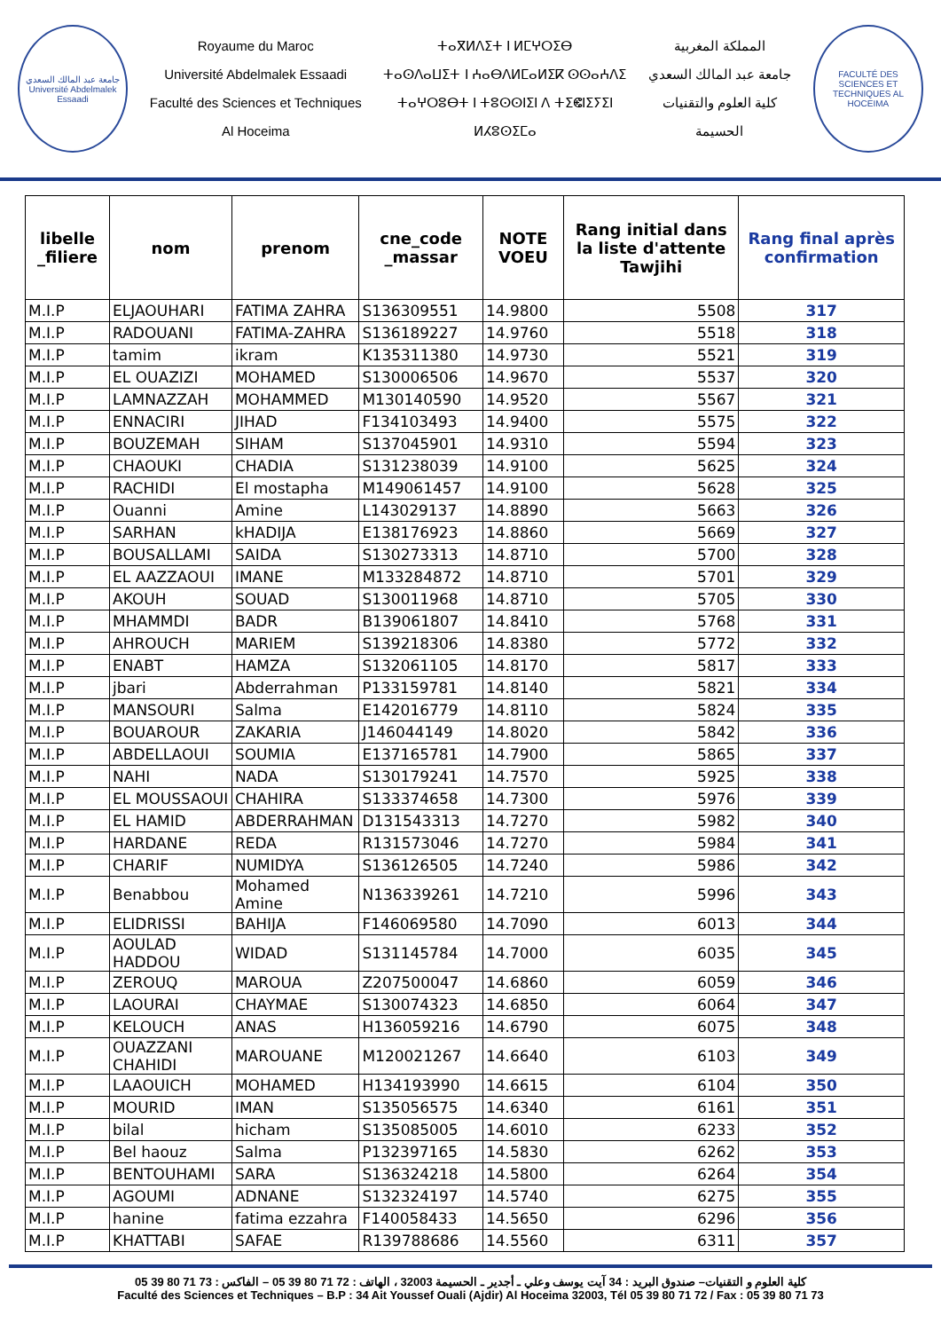جامعة عبد المالك السعدي
Université Abdelmalek Essaadi
Royaume du Maroc
Université Abdelmalek Essaadi
Faculté des Sciences et Techniques
Al Hoceima
ⵜⴰⴳⵍⴷⵉⵜ ⵏ ⵍⵎⵖⵔⵉⴱ
ⵜⴰⵙⴷⴰⵡⵉⵜ ⵏ ⵄⴰⴱⴷⵍⵎⴰⵍⵉⴽ ⵙⵙⴰⵄⴷⵉ
ⵜⴰⵖⵔⵓⴱⵜ ⵏ ⵜⵓⵙⵙⵏⵉⵏ ⴷ ⵜⵉⵞⵏⵉⵢⵉⵏ
ⵍⵃⵓⵙⵉⵎⴰ
المملكة المغربية
جامعة عبد المالك السعدي
كلية العلوم والتقنيات
الحسيمة
FACULTÉ DES SCIENCES ET TECHNIQUES AL HOCEIMA
| libelle _filiere | nom | prenom | cne_code _massar | NOTE VOEU | Rang initial dans la liste d'attente Tawjihi | Rang final après confirmation |
| --- | --- | --- | --- | --- | --- | --- |
| M.I.P | ELJAOUHARI | FATIMA ZAHRA | S136309551 | 14.9800 | 5508 | 317 |
| M.I.P | RADOUANI | FATIMA-ZAHRA | S136189227 | 14.9760 | 5518 | 318 |
| M.I.P | tamim | ikram | K135311380 | 14.9730 | 5521 | 319 |
| M.I.P | EL OUAZIZI | MOHAMED | S130006506 | 14.9670 | 5537 | 320 |
| M.I.P | LAMNAZZAH | MOHAMMED | M130140590 | 14.9520 | 5567 | 321 |
| M.I.P | ENNACIRI | JIHAD | F134103493 | 14.9400 | 5575 | 322 |
| M.I.P | BOUZEMAH | SIHAM | S137045901 | 14.9310 | 5594 | 323 |
| M.I.P | CHAOUKI | CHADIA | S131238039 | 14.9100 | 5625 | 324 |
| M.I.P | RACHIDI | El mostapha | M149061457 | 14.9100 | 5628 | 325 |
| M.I.P | Ouanni | Amine | L143029137 | 14.8890 | 5663 | 326 |
| M.I.P | SARHAN | kHADIJA | E138176923 | 14.8860 | 5669 | 327 |
| M.I.P | BOUSALLAMI | SAIDA | S130273313 | 14.8710 | 5700 | 328 |
| M.I.P | EL AAZZAOUI | IMANE | M133284872 | 14.8710 | 5701 | 329 |
| M.I.P | AKOUH | SOUAD | S130011968 | 14.8710 | 5705 | 330 |
| M.I.P | MHAMMDI | BADR | B139061807 | 14.8410 | 5768 | 331 |
| M.I.P | AHROUCH | MARIEM | S139218306 | 14.8380 | 5772 | 332 |
| M.I.P | ENABT | HAMZA | S132061105 | 14.8170 | 5817 | 333 |
| M.I.P | jbari | Abderrahman | P133159781 | 14.8140 | 5821 | 334 |
| M.I.P | MANSOURI | Salma | E142016779 | 14.8110 | 5824 | 335 |
| M.I.P | BOUAROUR | ZAKARIA | J146044149 | 14.8020 | 5842 | 336 |
| M.I.P | ABDELLAOUI | SOUMIA | E137165781 | 14.7900 | 5865 | 337 |
| M.I.P | NAHI | NADA | S130179241 | 14.7570 | 5925 | 338 |
| M.I.P | EL MOUSSAOUI | CHAHIRA | S133374658 | 14.7300 | 5976 | 339 |
| M.I.P | EL HAMID | ABDERRAHMAN | D131543313 | 14.7270 | 5982 | 340 |
| M.I.P | HARDANE | REDA | R131573046 | 14.7270 | 5984 | 341 |
| M.I.P | CHARIF | NUMIDYA | S136126505 | 14.7240 | 5986 | 342 |
| M.I.P | Benabbou | Mohamed Amine | N136339261 | 14.7210 | 5996 | 343 |
| M.I.P | ELIDRISSI | BAHIJA | F146069580 | 14.7090 | 6013 | 344 |
| M.I.P | AOULAD HADDOU | WIDAD | S131145784 | 14.7000 | 6035 | 345 |
| M.I.P | ZEROUQ | MAROUA | Z207500047 | 14.6860 | 6059 | 346 |
| M.I.P | LAOURAI | CHAYMAE | S130074323 | 14.6850 | 6064 | 347 |
| M.I.P | KELOUCH | ANAS | H136059216 | 14.6790 | 6075 | 348 |
| M.I.P | OUAZZANI CHAHIDI | MAROUANE | M120021267 | 14.6640 | 6103 | 349 |
| M.I.P | LAAOUICH | MOHAMED | H134193990 | 14.6615 | 6104 | 350 |
| M.I.P | MOURID | IMAN | S135056575 | 14.6340 | 6161 | 351 |
| M.I.P | bilal | hicham | S135085005 | 14.6010 | 6233 | 352 |
| M.I.P | Bel haouz | Salma | P132397165 | 14.5830 | 6262 | 353 |
| M.I.P | BENTOUHAMI | SARA | S136324218 | 14.5800 | 6264 | 354 |
| M.I.P | AGOUMI | ADNANE | S132324197 | 14.5740 | 6275 | 355 |
| M.I.P | hanine | fatima ezzahra | F140058433 | 14.5650 | 6296 | 356 |
| M.I.P | KHATTABI | SAFAE | R139788686 | 14.5560 | 6311 | 357 |
كلية العلوم و التقنيات– صندوق البريد : 34 آيت يوسف وعلي ـ أجدير ـ الحسيمة 32003 ، الهاتف : 72 71 80 39 05 – الفاكس : 73 71 80 39 05
Faculté des Sciences et Techniques – B.P : 34 Ait Youssef Ouali (Ajdir) Al Hoceima 32003, Tél 05 39 80 71 72 / Fax : 05 39 80 71 73